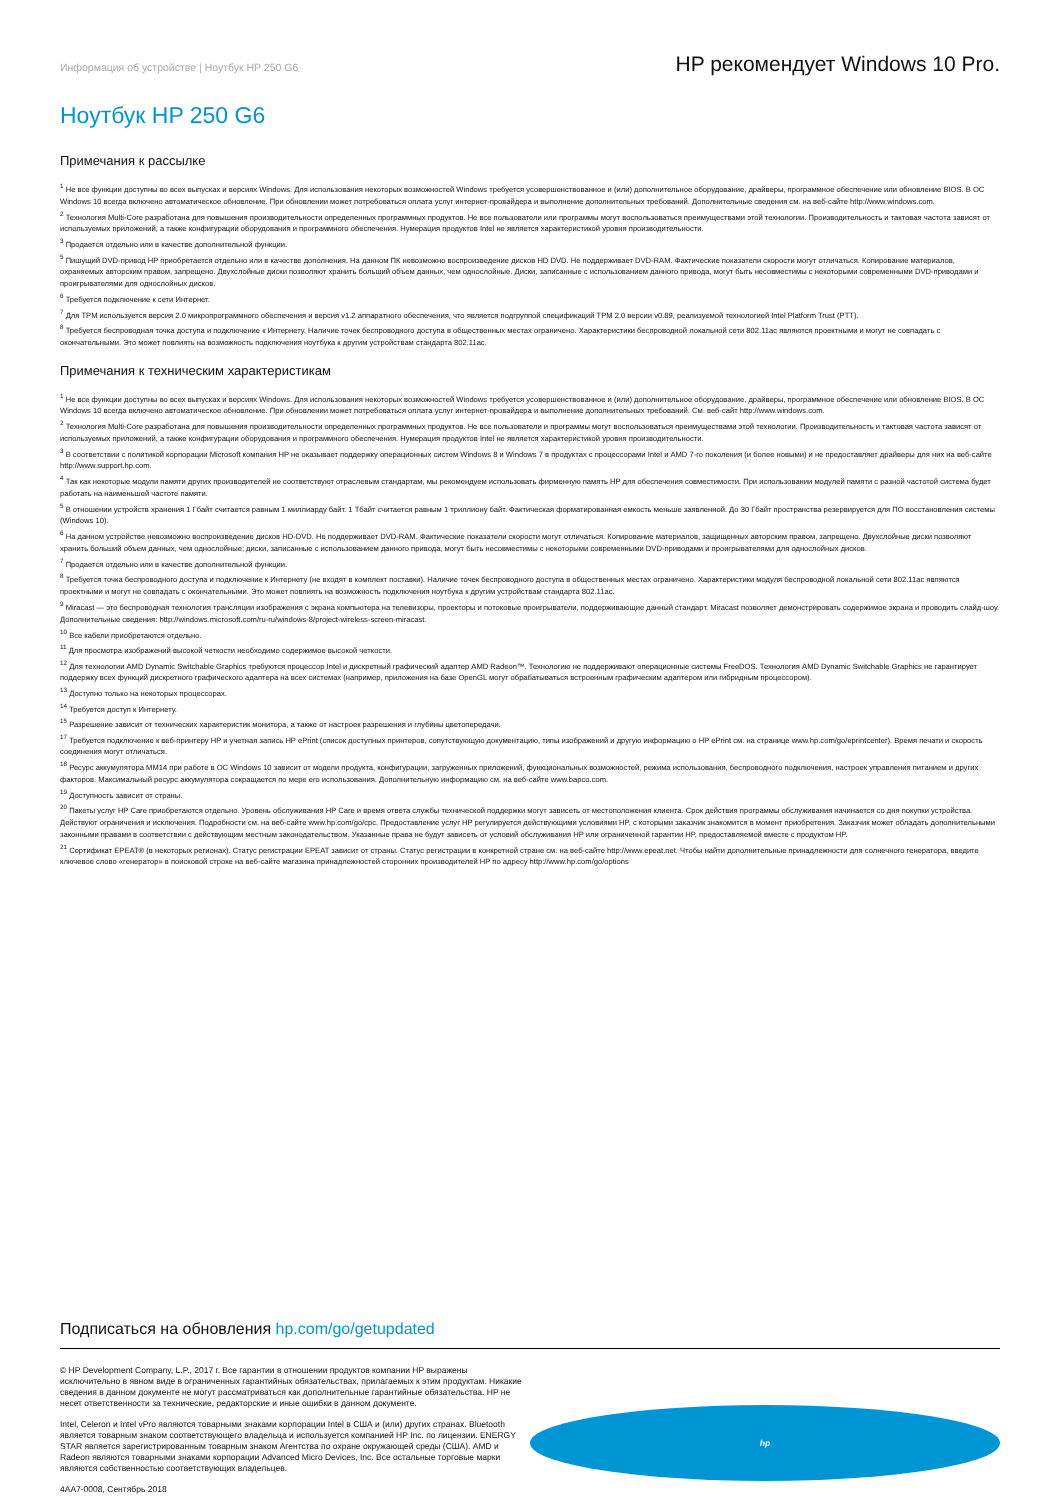Информация об устройстве | Ноутбук HP 250 G6 HP рекомендует Windows 10 Pro.
Ноутбук HP 250 G6
Примечания к рассылке
<sup>1</sup> Не все функции доступны во всех выпусках и версиях Windows. Для использования некоторых возможностей Windows требуется усовершенствованное и (или) дополнительное оборудование, драйверы, программное обеспечение или обновление BIOS. В ОС Windows 10 всегда включено автоматическое обновление. При обновлении может потребоваться оплата услуг интернет-провайдера и выполнение дополнительных требований. Дополнительные сведения см. на веб-сайте http://www.windows.com.
<sup>2</sup> Технология Multi-Core разработана для повышения производительности определенных программных продуктов. Не все пользователи или программы могут воспользоваться преимуществами этой технологии. Производительность и тактовая частота зависят от используемых приложений, а также конфигурации оборудования и программного обеспечения. Нумерация продуктов Intel не является характеристикой уровня производительности.
<sup>3</sup> Продается отдельно или в качестве дополнительной функции.
<sup>5</sup> Пишущий DVD-привод HP приобретается отдельно или в качестве дополнения. На данном ПК невозможно воспроизведение дисков HD DVD. Не поддерживает DVD-RAM. Фактические показатели скорости могут отличаться. Копирование материалов, охраняемых авторским правом, запрещено. Двухслойные диски позволяют хранить больший объем данных, чем однослойные. Диски, записанные с использованием данного привода, могут быть несовместимы с некоторыми современными DVD-приводами и проигрывателями для однослойных дисков.
<sup>6</sup> Требуется подключение к сети Интернет.
<sup>7</sup> Для TPM используется версия 2.0 микропрограммного обеспечения и версия v1.2 аппаратного обеспечения, что является подгруппой спецификаций TPM 2.0 версии v0.89, реализуемой технологией Intel Platform Trust (PTT).
<sup>8</sup> Требуется беспроводная точка доступа и подключение к Интернету. Наличие точек беспроводного доступа в общественных местах ограничено. Характеристики беспроводной локальной сети 802.11ac являются проектными и могут не совпадать с окончательными. Это может повлиять на возможность подключения ноутбука к другим устройствам стандарта 802.11ac.
Примечания к техническим характеристикам
<sup>1</sup> Не все функции доступны во всех выпусках и версиях Windows. Для использования некоторых возможностей Windows требуется усовершенствованное и (или) дополнительное оборудование, драйверы, программное обеспечение или обновление BIOS. В ОС Windows 10 всегда включено автоматическое обновление. При обновлении может потребоваться оплата услуг интернет-провайдера и выполнение дополнительных требований. См. веб-сайт http://www.windows.com.
<sup>2</sup> Технология Multi-Core разработана для повышения производительности определенных программных продуктов. Не все пользователи и программы могут воспользоваться преимуществами этой технологии. Производительность и тактовая частота зависят от используемых приложений, а также конфигурации оборудования и программного обеспечения. Нумерация продуктов Intel не является характеристикой уровня производительности.
<sup>3</sup> В соответствии с политикой корпорации Microsoft компания HP не оказывает поддержку операционных систем Windows 8 и Windows 7 в продуктах с процессорами Intel и AMD 7-го поколения (и более новыми) и не предоставляет драйверы для них на веб-сайте http://www.support.hp.com.
<sup>4</sup> Так как некоторые модули памяти других производителей не соответствуют отраслевым стандартам, мы рекомендуем использовать фирменную память HP для обеспечения совместимости. При использовании модулей памяти с разной частотой система будет работать на наименьшей частоте памяти.
<sup>5</sup> В отношении устройств хранения 1 Гбайт считается равным 1 миллиарду байт. 1 Тбайт считается равным 1 триллиону байт. Фактическая форматированная емкость меньше заявленной. До 30 Гбайт пространства резервируется для ПО восстановления системы (Windows 10).
<sup>6</sup> На данном устройстве невозможно воспроизведение дисков HD-DVD. Не поддерживает DVD-RAM. Фактические показатели скорости могут отличаться. Копирование материалов, защищенных авторским правом, запрещено. Двухслойные диски позволяют хранить больший объем данных, чем однослойные; диски, записанные с использованием данного привода, могут быть несовместимы с некоторыми современными DVD-приводами и проигрывателями для однослойных дисков.
<sup>7</sup> Продается отдельно или в качестве дополнительной функции.
<sup>8</sup> Требуется точка беспроводного доступа и подключение к Интернету (не входят в комплект поставки). Наличие точек беспроводного доступа в общественных местах ограничено. Характеристики модуля беспроводной локальной сети 802.11ac являются проектными и могут не совпадать с окончательными. Это может повлиять на возможность подключения ноутбука к другим устройствам стандарта 802.11ac.
<sup>9</sup> Miracast — это беспроводная технология трансляции изображения с экрана компьютера на телевизоры, проекторы и потоковые проигрыватели, поддерживающие данный стандарт. Miracast позволяет демонстрировать содержимое экрана и проводить слайд-шоу. Дополнительные сведения: http://windows.microsoft.com/ru-ru/windows-8/project-wireless-screen-miracast.
<sup>10</sup> Все кабели приобретаются отдельно.
<sup>11</sup> Для просмотра изображений высокой четкости необходимо содержимое высокой четкости.
<sup>12</sup> Для технологии AMD Dynamic Switchable Graphics требуются процессор Intel и дискретный графический адаптер AMD Radeon™. Технологию не поддерживают операционные системы FreeDOS. Технология AMD Dynamic Switchable Graphics не гарантирует поддержку всех функций дискретного графического адаптера на всех системах (например, приложения на базе OpenGL могут обрабатываться встроенным графическим адаптером или гибридным процессором).
<sup>13</sup> Доступно только на некоторых процессорах.
<sup>14</sup> Требуется доступ к Интернету.
<sup>15</sup> Разрешение зависит от технических характеристик монитора, а также от настроек разрешения и глубины цветопередачи.
<sup>17</sup> Требуется подключение к веб-принтеру HP и учетная запись HP ePrint (список доступных принтеров, сопутствующую документацию, типы изображений и другую информацию о HP ePrint см. на странице www.hp.com/go/eprintcenter). Время печати и скорость соединения могут отличаться.
<sup>18</sup> Ресурс аккумулятора MM14 при работе в ОС Windows 10 зависит от модели продукта, конфигурации, загруженных приложений, функциональных возможностей, режима использования, беспроводного подключения, настроек управления питанием и других факторов. Максимальный ресурс аккумулятора сокращается по мере его использования. Дополнительную информацию см. на веб-сайте www.bapco.com.
<sup>19</sup> Доступность зависит от страны.
<sup>20</sup> Пакеты услуг HP Care приобретаются отдельно. Уровень обслуживания HP Care и время ответа службы технической поддержки могут зависеть от местоположения клиента. Срок действия программы обслуживания начинается со дня покупки устройства. Действуют ограничения и исключения. Подробности см. на веб-сайте www.hp.com/go/cpc. Предоставление услуг HP регулируется действующими условиями HP, с которыми заказчик знакомится в момент приобретения. Заказчик может обладать дополнительными законными правами в соответствии с действующим местным законодательством. Указанные права не будут зависеть от условий обслуживания HP или ограниченной гарантии HP, предоставляемой вместе с продуктом HP.
<sup>21</sup> Сертификат EPEAT® (в некоторых регионах). Статус регистрации EPEAT зависит от страны. Статус регистрации в конкретной стране см. на веб-сайте http://www.epeat.net. Чтобы найти дополнительные принадлежности для солнечного генератора, введите ключевое слово «генератор» в поисковой строке на веб-сайте магазина принадлежностей сторонних производителей HP по адресу http://www.hp.com/go/options
Подписаться на обновления hp.com/go/getupdated
© HP Development Company, L.P., 2017 г. Все гарантии в отношении продуктов компании HP выражены исключительно в явном виде в ограниченных гарантийных обязательствах, прилагаемых к этим продуктам. Никакие сведения в данном документе не могут рассматриваться как дополнительные гарантийные обязательства. HP не несет ответственности за технические, редакторские и иные ошибки в данном документе.
Intel, Celeron и Intel vPro являются товарными знаками корпорации Intel в США и (или) других странах. Bluetooth является товарным знаком соответствующего владельца и используется компанией HP Inc. по лицензии. ENERGY STAR является зарегистрированным товарным знаком Агентства по охране окружающей среды (США). AMD и Radeon являются товарными знаками корпорации Advanced Micro Devices, Inc. Все остальные торговые марки являются собственностью соответствующих владельцев.
4AA7-0008, Сентябрь 2018
hp